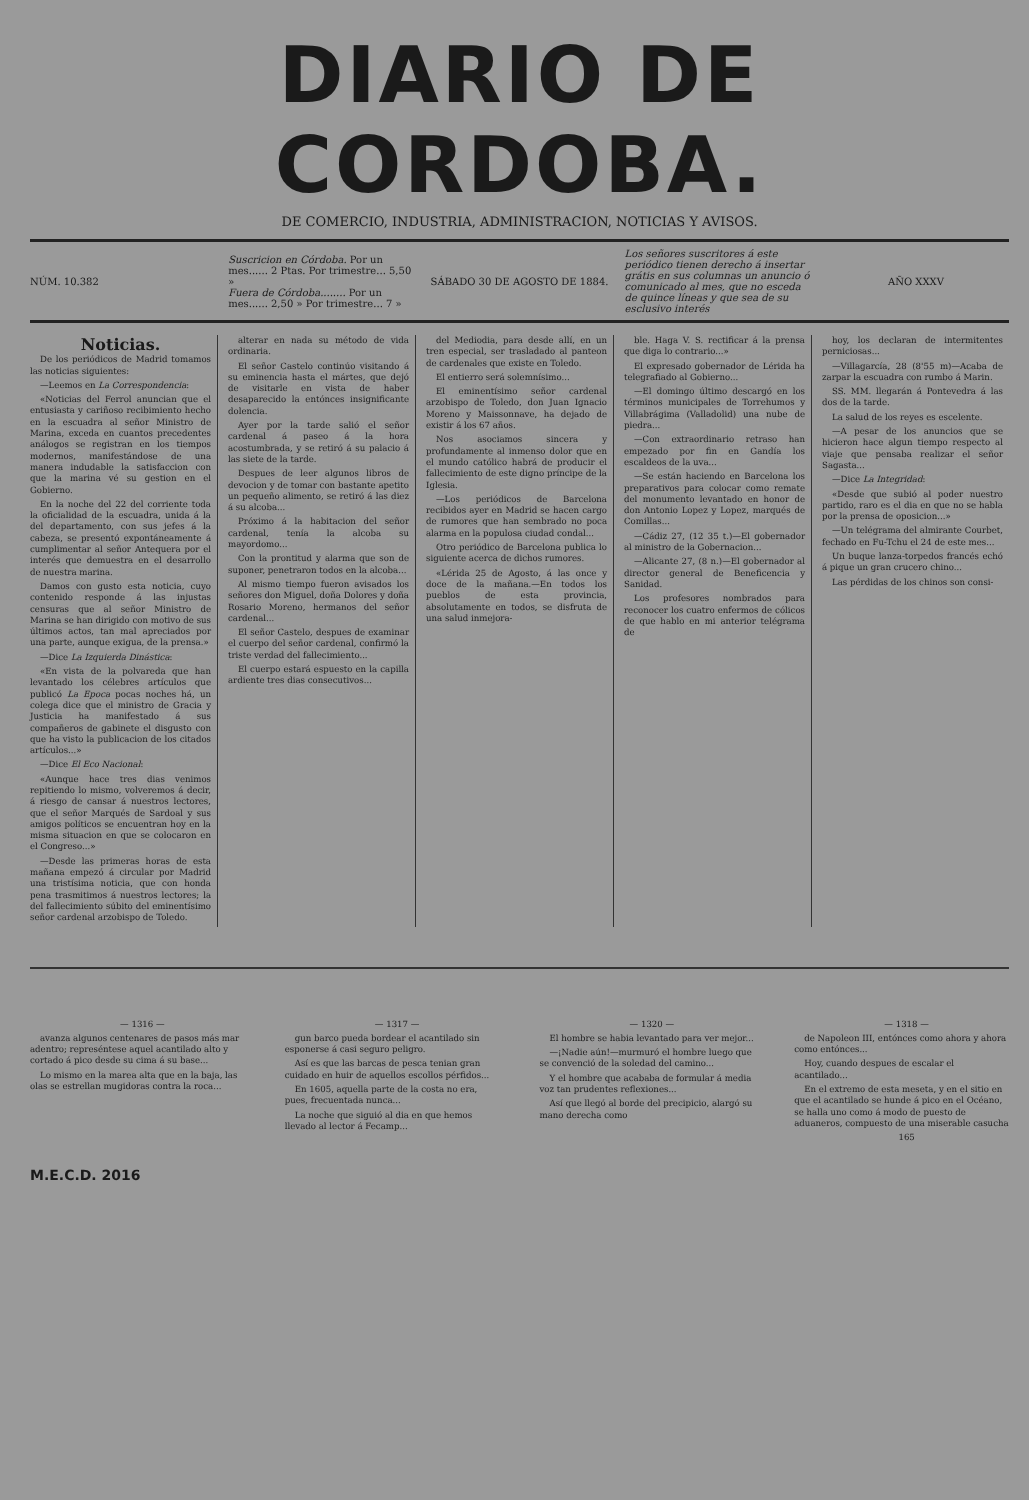DIARIO DE CORDOBA.
DE COMERCIO, INDUSTRIA, ADMINISTRACION, NOTICIAS Y AVISOS.
NÚM. 10.382
Suscricion en Córdoba. Por un mes...... 2 Ptas. Por trimestre... 5,50 »
Fuera de Córdoba........ Por un mes...... 2,50 » Por trimestre... 7 »
SÁBADO 30 DE AGOSTO DE 1884.
Los señores suscritores á este periódico tienen derecho á insertar grátis en sus columnas un anuncio ó comunicado al mes, que no esceda de quince líneas y que sea de su esclusivo interés
AÑO XXXV
Noticias.
De los periódicos de Madrid tomamos las noticias siguientes:
—Leemos en La Correspondencia:
«Noticias del Ferrol anuncian que el entusiasta y cariñoso recibimiento hecho en la escuadra al señor Ministro de Marina, exceda en cuantos precedentes análogos se registran en los tiempos modernos, manifestándose de una manera indudable la satisfaccion con que la marina vé su gestion en el Gobierno.
En la noche del 22 del corriente toda la oficialidad de la escuadra, unida á la del departamento, con sus jefes á la cabeza, se presentó expontáneamente á cumplimentar al señor Antequera por el interés que demuestra en el desarrollo de nuestra marina.
Damos con gusto esta noticia, cuyo contenido responde á las injustas censuras que al señor Ministro de Marina se han dirigido con motivo de sus últimos actos, tan mal apreciados por una parte, aunque exigua, de la prensa.»
—Dice La Izquierda Dinástica:
«En vista de la polvareda que han levantado los célebres artículos que publicó La Epoca pocas noches há, un colega dice que el ministro de Gracia y Justicia ha manifestado á sus compañeros de gabinete el disgusto con que ha visto la publicacion de los citados artículos...»
—Dice El Eco Nacional:
«Aunque hace tres dias venimos repitiendo lo mismo, volveremos á decir, á riesgo de cansar á nuestros lectores, que el señor Marqués de Sardoal y sus amigos políticos se encuentran hoy en la misma situacion en que se colocaron en el Congreso...»
—Desde las primeras horas de esta mañana empezó á circular por Madrid una tristísima noticia, que con honda pena trasmitimos á nuestros lectores; la del fallecimiento súbito del eminentísimo señor cardenal arzobispo de Toledo.
alterar en nada su método de vida ordinaria.
El señor Castelo continúo visitando á su eminencia hasta el mártes, que dejó de visitarle en vista de haber desaparecido la entónces insignificante dolencia.
Ayer por la tarde salió el señor cardenal á paseo á la hora acostumbrada, y se retiró á su palacio á las siete de la tarde.
Despues de leer algunos libros de devocion y de tomar con bastante apetito un pequeño alimento, se retiró á las diez á su alcoba...
Próximo á la habitacion del señor cardenal, tenía la alcoba su mayordomo...
Con la prontitud y alarma que son de suponer, penetraron todos en la alcoba...
Al mismo tiempo fueron avisados los señores don Miguel, doña Dolores y doña Rosario Moreno, hermanos del señor cardenal...
El señor Castelo, despues de examinar el cuerpo del señor cardenal, confirmó la triste verdad del fallecimiento...
El cuerpo estará espuesto en la capilla ardiente tres dias consecutivos...
del Mediodia, para desde allí, en un tren especial, ser trasladado al panteon de cardenales que existe en Toledo.
El entierro será solemnísimo...
El eminentísimo señor cardenal arzobispo de Toledo, don Juan Ignacio Moreno y Maissonnave, ha dejado de existir á los 67 años.
Nos asociamos sincera y profundamente al inmenso dolor que en el mundo católico habrá de producir el fallecimiento de este digno príncipe de la Iglesia.
—Los periódicos de Barcelona recibidos ayer en Madrid se hacen cargo de rumores que han sembrado no poca alarma en la populosa ciudad condal...
Otro periódico de Barcelona publica lo siguiente acerca de dichos rumores.
«Lérida 25 de Agosto, á las once y doce de la mañana.—En todos los pueblos de esta provincia, absolutamente en todos, se disfruta de una salud inmejora-
ble. Haga V. S. rectificar á la prensa que diga lo contrario...»
El expresado gobernador de Lérida ha telegrafiado al Gobierno...
—El domingo último descargó en los términos municipales de Torrehumos y Villabrágima (Valladolid) una nube de piedra...
—Con extraordinario retraso han empezado por fin en Gandía los escaldeos de la uva...
—Se están haciendo en Barcelona los preparativos para colocar como remate del monumento levantado en honor de don Antonio Lopez y Lopez, marqués de Comillas...
—Cádiz 27, (12 35 t.)—El gobernador al ministro de la Gobernacion...
—Alicante 27, (8 n.)—El gobernador al director general de Beneficencia y Sanidad.
Los profesores nombrados para reconocer los cuatro enfermos de cólicos de que hablo en mi anterior telégrama de
hoy, los declaran de intermitentes perniciosas...
—Villagarcía, 28 (8'55 m)—Acaba de zarpar la escuadra con rumbo á Marin.
SS. MM. llegarán á Pontevedra á las dos de la tarde.
La salud de los reyes es escelente.
—A pesar de los anuncios que se hicieron hace algun tiempo respecto al viaje que pensaba realizar el señor Sagasta...
—Dice La Integridad:
«Desde que subió al poder nuestro partido, raro es el dia en que no se habla por la prensa de oposicion...»
—Un telégrama del almirante Courbet, fechado en Fu-Tchu el 24 de este mes...
Un buque lanza-torpedos francés echó á pique un gran crucero chino...
Las pérdidas de los chinos son consi-
— 1316 —
avanza algunos centenares de pasos más mar adentro; represéntese aquel acantilado alto y cortado á pico desde su cima á su base...
Lo mismo en la marea alta que en la baja, las olas se estrellan mugidoras contra la roca...
— 1317 —
gun barco pueda bordear el acantilado sin esponerse á casi seguro peligro.
Así es que las barcas de pesca tenian gran cuidado en huir de aquellos escollos pérfidos...
En 1605, aquella parte de la costa no era, pues, frecuentada nunca...
La noche que siguió al dia en que hemos llevado al lector á Fecamp...
— 1320 —
El hombre se habia levantado para ver mejor...
—¡Nadie aún!—murmuró el hombre luego que se convenció de la soledad del camino...
Y el hombre que acababa de formular á media voz tan prudentes reflexiones...
Así que llegó al borde del precipicio, alargó su mano derecha como
— 1318 —
de Napoleon III, entónces como ahora y ahora como entónces...
Hoy, cuando despues de escalar el acantilado...
En el extremo de esta meseta, y en el sitio en que el acantilado se hunde á pico en el Océano, se halla uno como á modo de puesto de aduaneros, compuesto de una miserable casucha
165
M.E.C.D. 2016